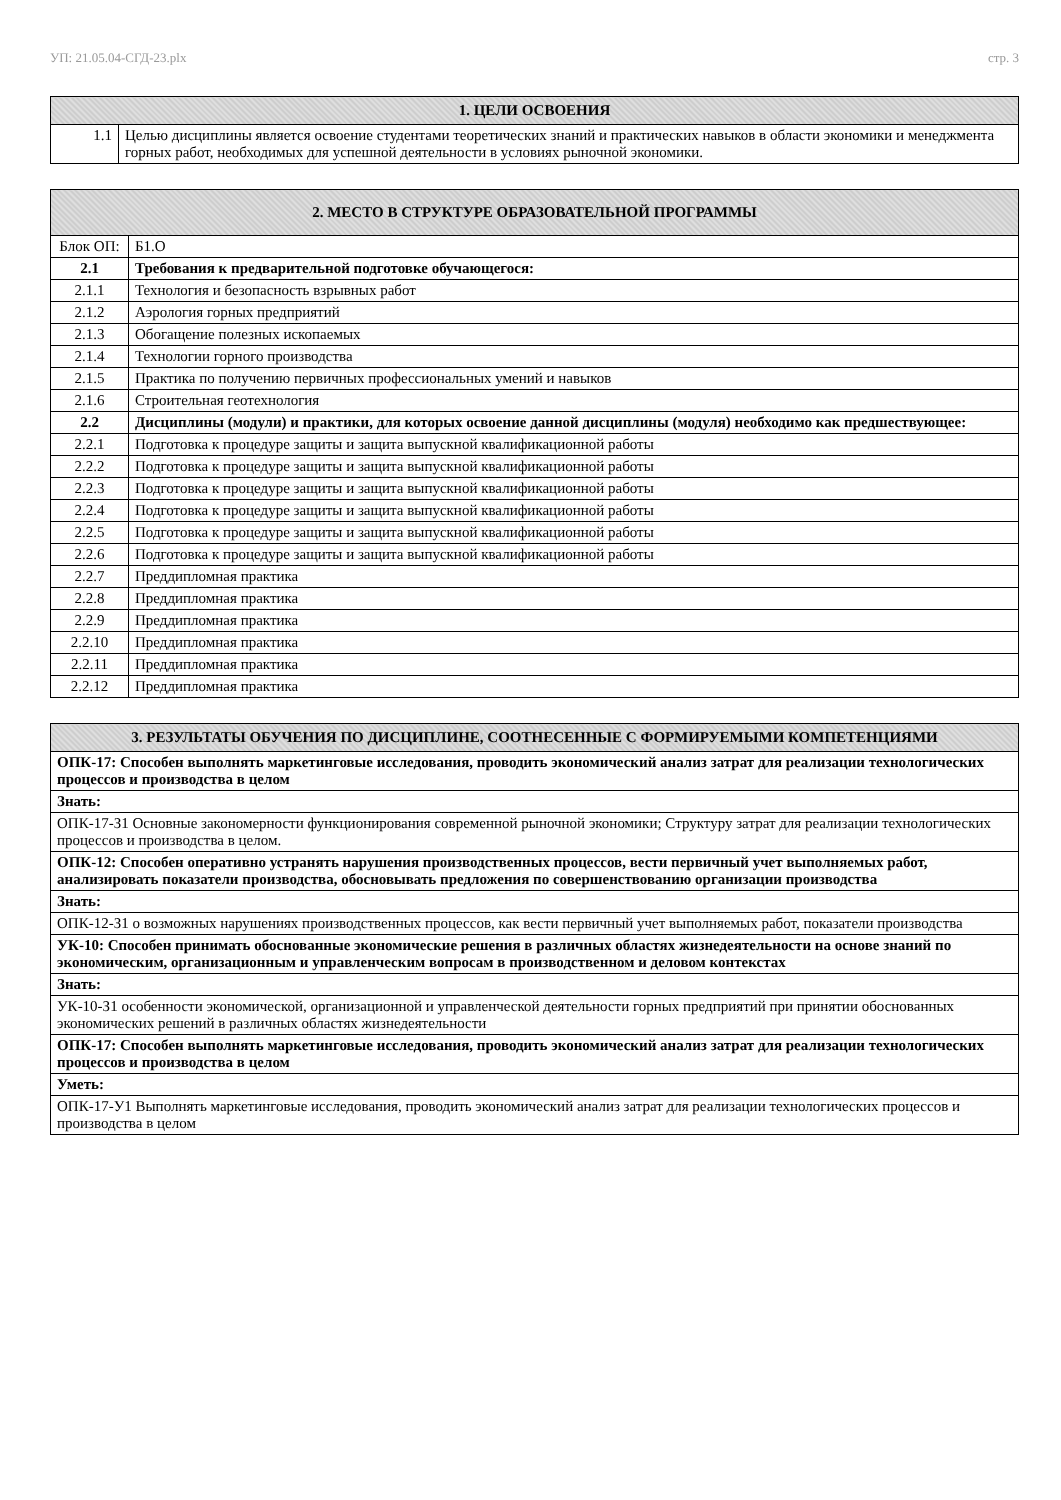УП: 21.05.04-СГД-23.plx стр. 3
| 1. ЦЕЛИ ОСВОЕНИЯ | |
| --- | --- |
| 1.1 | Целью дисциплины является освоение студентами теоретических знаний и практических навыков в области экономики и менеджмента горных работ, необходимых для успешной деятельности в условиях рыночной экономики. |
| 2. МЕСТО В СТРУКТУРЕ ОБРАЗОВАТЕЛЬНОЙ ПРОГРАММЫ | | |
| --- | --- | --- |
| Блок ОП: | | Б1.О |
| 2.1 | Требования к предварительной подготовке обучающегося: | |
| 2.1.1 | Технология и безопасность взрывных работ | |
| 2.1.2 | Аэрология горных предприятий | |
| 2.1.3 | Обогащение полезных ископаемых | |
| 2.1.4 | Технологии горного производства | |
| 2.1.5 | Практика по получению первичных профессиональных умений и навыков | |
| 2.1.6 | Строительная геотехнология | |
| 2.2 | Дисциплины (модули) и практики, для которых освоение данной дисциплины (модуля) необходимо как предшествующее: | |
| 2.2.1 | Подготовка к процедуре защиты и защита выпускной квалификационной работы | |
| 2.2.2 | Подготовка к процедуре защиты и защита выпускной квалификационной работы | |
| 2.2.3 | Подготовка к процедуре защиты и защита выпускной квалификационной работы | |
| 2.2.4 | Подготовка к процедуре защиты и защита выпускной квалификационной работы | |
| 2.2.5 | Подготовка к процедуре защиты и защита выпускной квалификационной работы | |
| 2.2.6 | Подготовка к процедуре защиты и защита выпускной квалификационной работы | |
| 2.2.7 | Преддипломная практика | |
| 2.2.8 | Преддипломная практика | |
| 2.2.9 | Преддипломная практика | |
| 2.2.10 | Преддипломная практика | |
| 2.2.11 | Преддипломная практика | |
| 2.2.12 | Преддипломная практика | |
| 3. РЕЗУЛЬТАТЫ ОБУЧЕНИЯ ПО ДИСЦИПЛИНЕ, СООТНЕСЕННЫЕ С ФОРМИРУЕМЫМИ КОМПЕТЕНЦИЯМИ |
| --- |
| ОПК-17: Способен выполнять маркетинговые исследования, проводить экономический анализ затрат для реализации технологических процессов и производства в целом |
| Знать: |
| ОПК-17-З1 Основные закономерности функционирования современной рыночной экономики; Структуру затрат для реализации технологических процессов и производства в целом. |
| ОПК-12: Способен оперативно устранять нарушения производственных процессов, вести первичный учет выполняемых работ, анализировать показатели производства, обосновывать предложения по совершенствованию организации производства |
| Знать: |
| ОПК-12-З1 о возможных нарушениях производственных процессов, как вести первичный учет выполняемых работ, показатели производства |
| УК-10: Способен принимать обоснованные экономические решения в различных областях жизнедеятельности на основе знаний по экономическим, организационным и управленческим вопросам в производственном и деловом контекстах |
| Знать: |
| УК-10-З1 особенности экономической, организационной и управленческой деятельности горных предприятий при принятии обоснованных экономических решений в различных областях жизнедеятельности |
| ОПК-17: Способен выполнять маркетинговые исследования, проводить экономический анализ затрат для реализации технологических процессов и производства в целом |
| Уметь: |
| ОПК-17-У1 Выполнять маркетинговые исследования, проводить экономический анализ затрат для реализации технологических процессов и производства в целом |